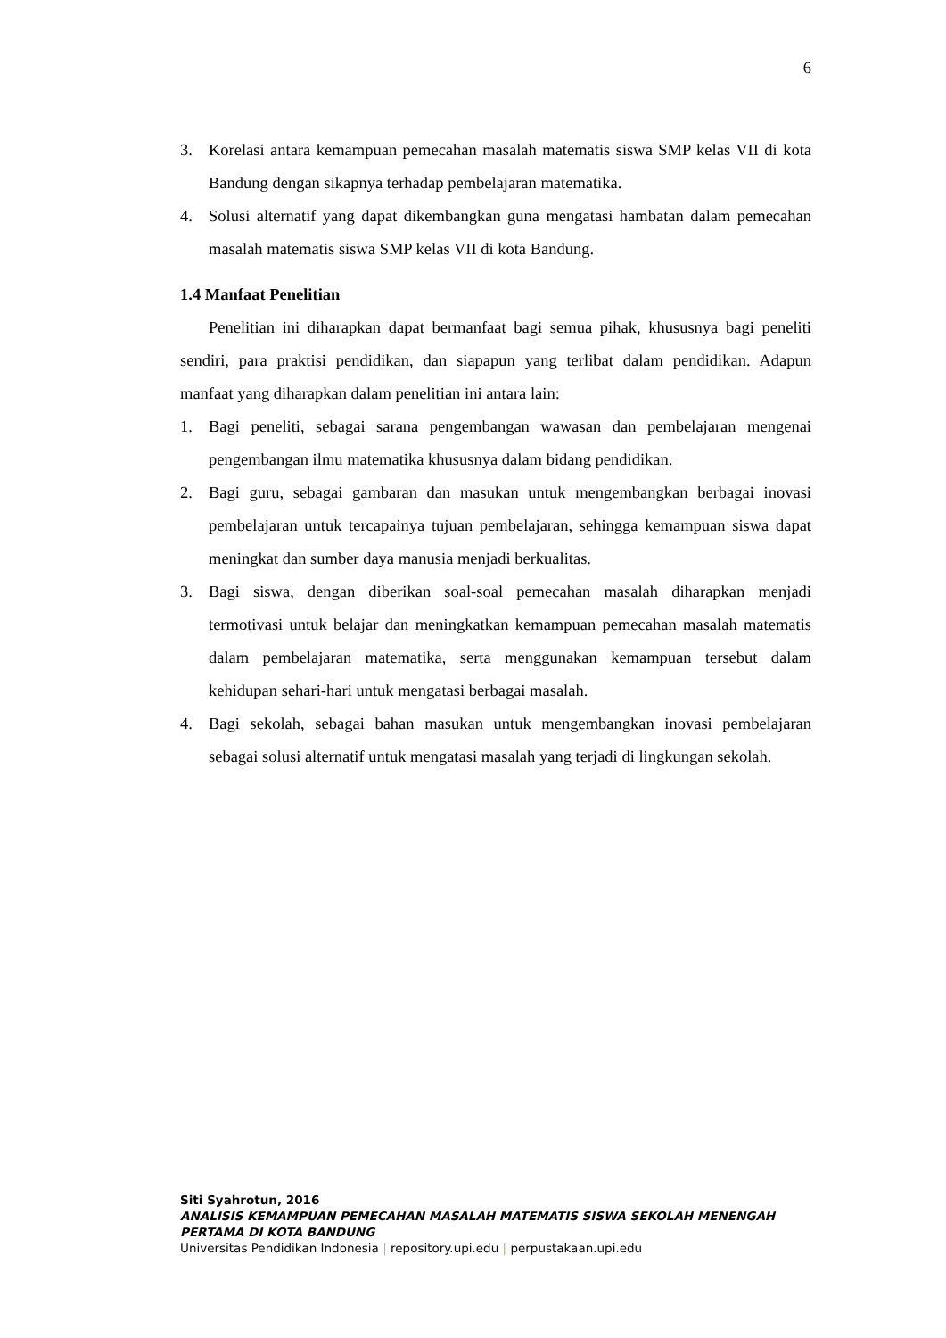6
3. Korelasi antara kemampuan pemecahan masalah matematis siswa SMP kelas VII di kota Bandung dengan sikapnya terhadap pembelajaran matematika.
4. Solusi alternatif yang dapat dikembangkan guna mengatasi hambatan dalam pemecahan masalah matematis siswa SMP kelas VII di kota Bandung.
1.4 Manfaat Penelitian
Penelitian ini diharapkan dapat bermanfaat bagi semua pihak, khususnya bagi peneliti sendiri, para praktisi pendidikan, dan siapapun yang terlibat dalam pendidikan. Adapun manfaat yang diharapkan dalam penelitian ini antara lain:
1. Bagi peneliti, sebagai sarana pengembangan wawasan dan pembelajaran mengenai pengembangan ilmu matematika khususnya dalam bidang pendidikan.
2. Bagi guru, sebagai gambaran dan masukan untuk mengembangkan berbagai inovasi pembelajaran untuk tercapainya tujuan pembelajaran, sehingga kemampuan siswa dapat meningkat dan sumber daya manusia menjadi berkualitas.
3. Bagi siswa, dengan diberikan soal-soal pemecahan masalah diharapkan menjadi termotivasi untuk belajar dan meningkatkan kemampuan pemecahan masalah matematis dalam pembelajaran matematika, serta menggunakan kemampuan tersebut dalam kehidupan sehari-hari untuk mengatasi berbagai masalah.
4. Bagi sekolah, sebagai bahan masukan untuk mengembangkan inovasi pembelajaran sebagai solusi alternatif untuk mengatasi masalah yang terjadi di lingkungan sekolah.
Siti Syahrotun, 2016
ANALISIS KEMAMPUAN PEMECAHAN MASALAH MATEMATIS SISWA SEKOLAH MENENGAH
PERTAMA DI KOTA BANDUNG
Universitas Pendidikan Indonesia | repository.upi.edu | perpustakaan.upi.edu